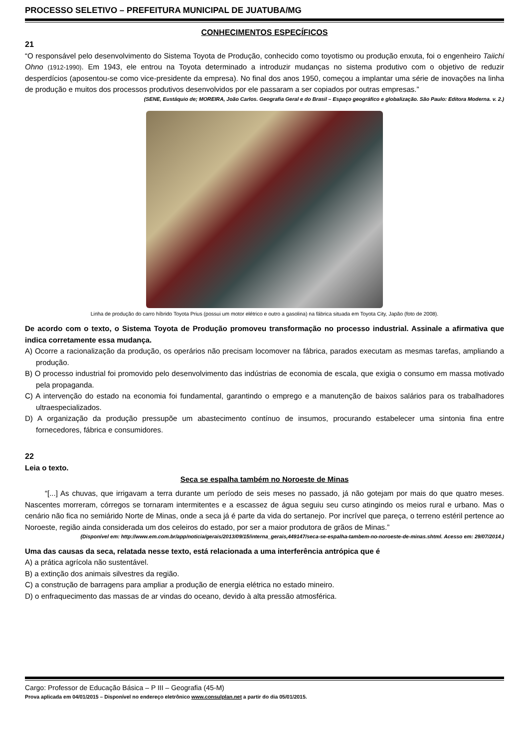PROCESSO SELETIVO – PREFEITURA MUNICIPAL DE JUATUBA/MG
CONHECIMENTOS ESPECÍFICOS
21
“O responsável pelo desenvolvimento do Sistema Toyota de Produção, conhecido como toyotismo ou produção enxuta, foi o engenheiro Taiichi Ohno (1912-1990). Em 1943, ele entrou na Toyota determinado a introduzir mudanças no sistema produtivo com o objetivo de reduzir desperdícios (aposentou-se como vice-presidente da empresa). No final dos anos 1950, começou a implantar uma série de inovações na linha de produção e muitos dos processos produtivos desenvolvidos por ele passaram a ser copiados por outras empresas.”
(SENE, Eustáquio de; MOREIRA, João Carlos. Geografia Geral e do Brasil – Espaço geográfico e globalização. São Paulo: Editora Moderna. v. 2.)
Linha de produção do carro híbrido Toyota Prius (possui um motor elétrico e outro a gasolina) na fábrica situada em Toyota City, Japão (foto de 2008).
De acordo com o texto, o Sistema Toyota de Produção promoveu transformação no processo industrial. Assinale a afirmativa que indica corretamente essa mudança.
A) Ocorre a racionalização da produção, os operários não precisam locomover na fábrica, parados executam as mesmas tarefas, ampliando a produção.
B) O processo industrial foi promovido pelo desenvolvimento das indústrias de economia de escala, que exigia o consumo em massa motivado pela propaganda.
C) A intervenção do estado na economia foi fundamental, garantindo o emprego e a manutenção de baixos salários para os trabalhadores ultraespecializados.
D) A organização da produção pressupõe um abastecimento contínuo de insumos, procurando estabelecer uma sintonia fina entre fornecedores, fábrica e consumidores.
22
Leia o texto.
Seca se espalha também no Noroeste de Minas
“[...] As chuvas, que irrigavam a terra durante um período de seis meses no passado, já não gotejam por mais do que quatro meses. Nascentes morreram, córregos se tornaram intermitentes e a escassez de água seguiu seu curso atingindo os meios rural e urbano. Mas o cenário não fica no semiárido Norte de Minas, onde a seca já é parte da vida do sertanejo. Por incrível que pareça, o terreno estéril pertence ao Noroeste, região ainda considerada um dos celeiros do estado, por ser a maior produtora de grãos de Minas.”
(Disponível em: http://www.em.com.br/app/noticia/gerais/2013/09/15/interna_gerais,449147/seca-se-espalha-tambem-no-noroeste-de-minas.shtml. Acesso em: 29/07/2014.)
Uma das causas da seca, relatada nesse texto, está relacionada a uma interferência antrópica que é
A) a prática agrícola não sustentável.
B) a extinção dos animais silvestres da região.
C) a construção de barragens para ampliar a produção de energia elétrica no estado mineiro.
D) o enfraquecimento das massas de ar vindas do oceano, devido à alta pressão atmosférica.
Cargo: Professor de Educação Básica – P III – Geografia (45-M)
Prova aplicada em 04/01/2015 – Disponível no endereço eletrônico www.consulplan.net a partir do dia 05/01/2015.